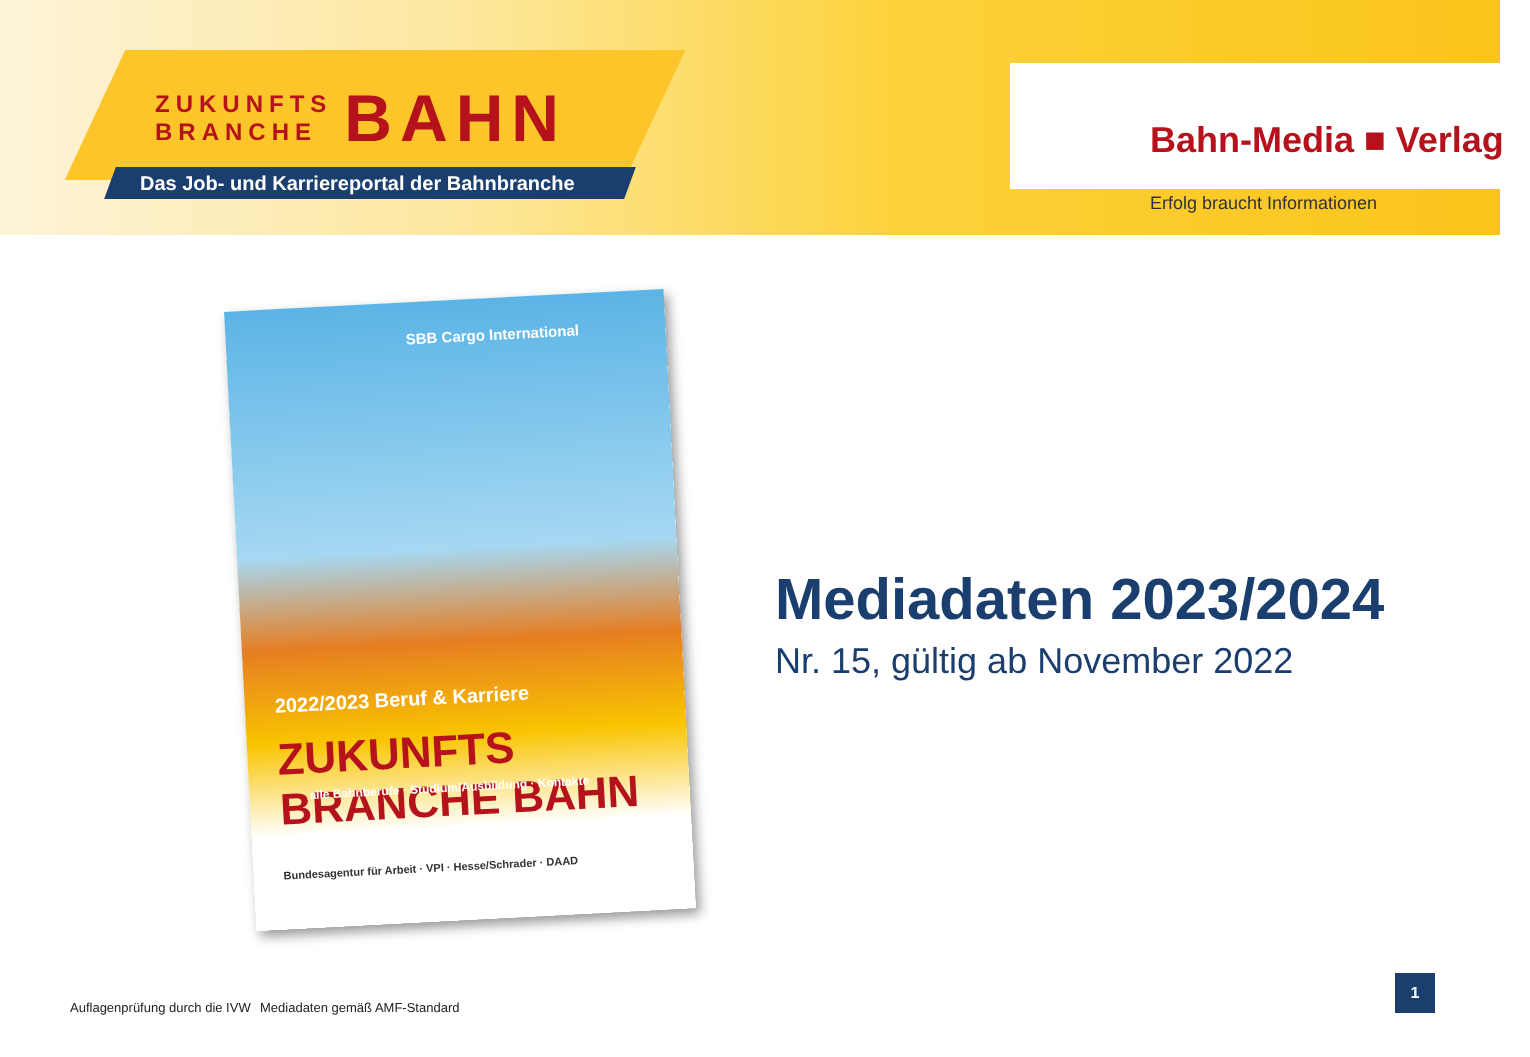ZUKUNFTS
BRANCHE
BAHN
Das Job- und Karriereportal der Bahnbranche
Bahn-Media ■ Verlag
Erfolg braucht Informationen
SBB Cargo International
2022/2023 Beruf & Karriere
ZUKUNFTS BRANCHE BAHN
alle Bahnberufe · Studium/Ausbildung · Kontakte
Bundesagentur für Arbeit · VPI · Hesse/Schrader · DAAD
Mediadaten 2023/2024
Nr. 15, gültig ab November 2022
Auflagenprüfung durch die IVW Mediadaten gemäß AMF-Standard
1